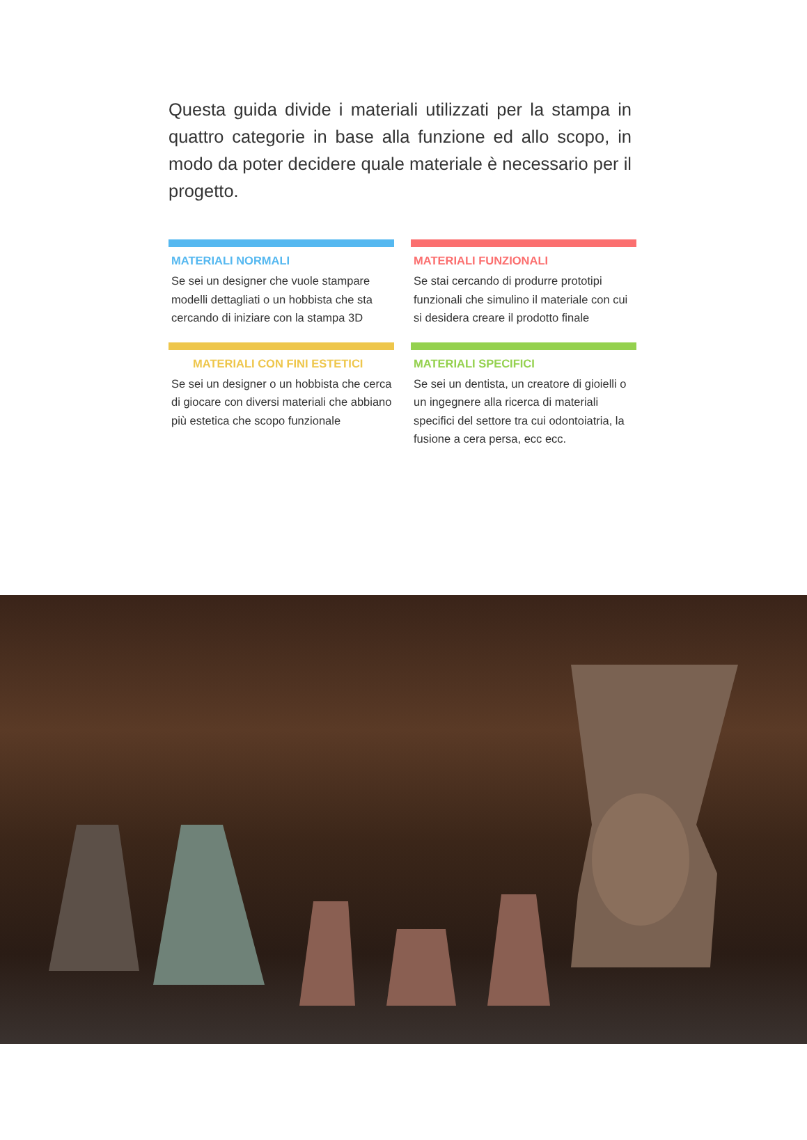Questa guida divide i materiali utilizzati per la stampa in quattro categorie in base alla funzione ed allo scopo, in modo da poter decidere quale materiale è necessario per il progetto.
MATERIALI NORMALI
Se sei un designer che vuole stampare modelli dettagliati o un hobbista che sta cercando di iniziare con la stampa 3D
MATERIALI FUNZIONALI
Se stai cercando di produrre prototipi funzionali che simulino il materiale con cui si desidera creare il prodotto finale
MATERIALI CON FINI ESTETICI
Se sei un designer o un hobbista che cerca di giocare con diversi materiali che abbiano più estetica che scopo funzionale
MATERIALI SPECIFICI
Se sei un dentista, un creatore di gioielli o un ingegnere alla ricerca di materiali specifici del settore tra cui odontoiatria, la fusione a cera persa, ecc ecc.